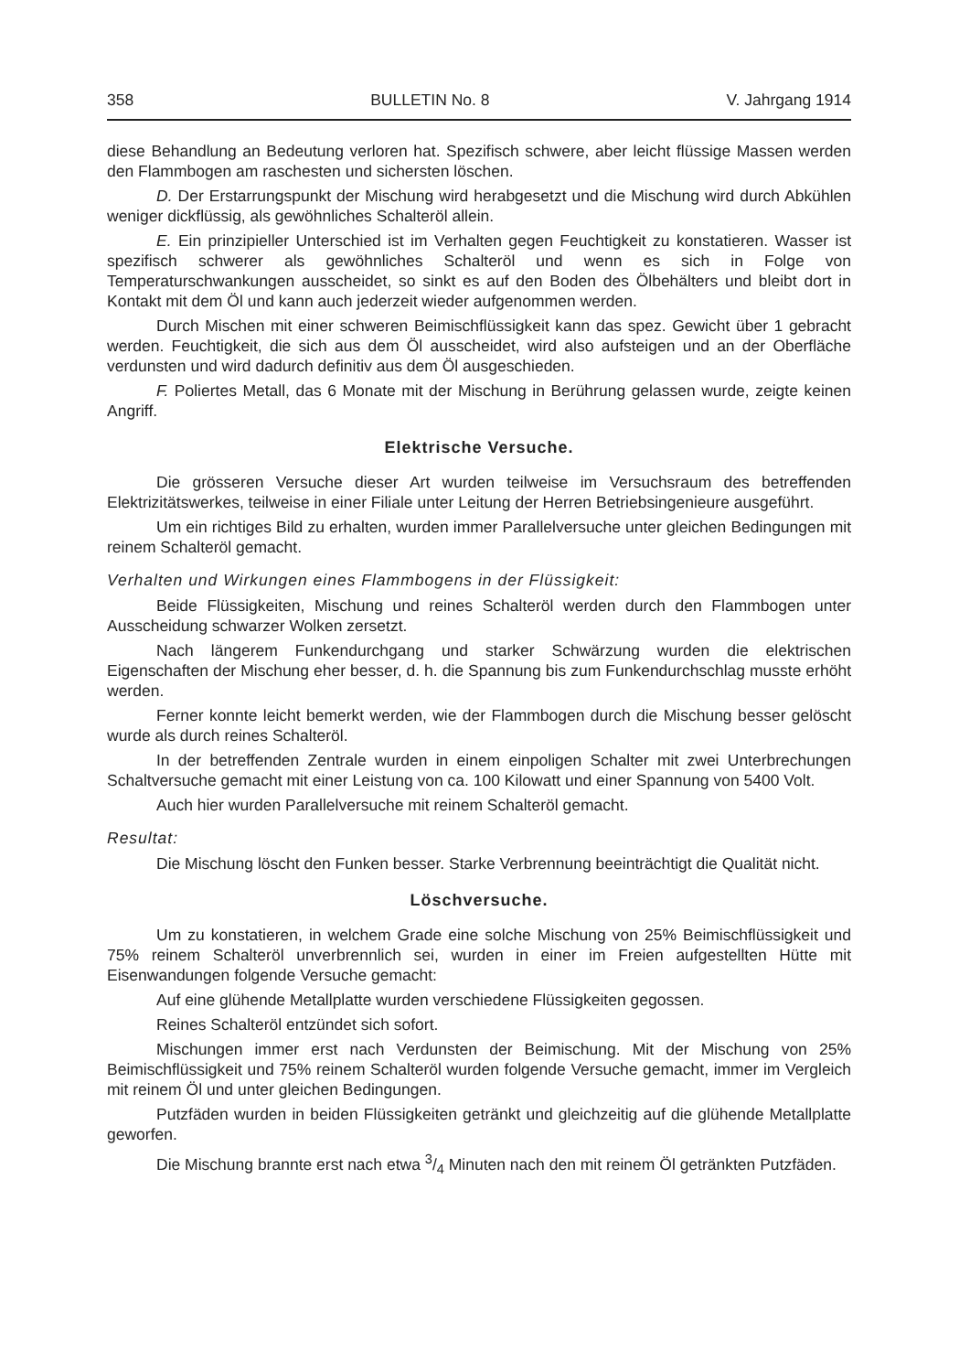358 BULLETIN No. 8 V. Jahrgang 1914
diese Behandlung an Bedeutung verloren hat. Spezifisch schwere, aber leicht flüssige Massen werden den Flammbogen am raschesten und sichersten löschen.
D. Der Erstarrungspunkt der Mischung wird herabgesetzt und die Mischung wird durch Abkühlen weniger dickflüssig, als gewöhnliches Schalteröl allein.
E. Ein prinzipieller Unterschied ist im Verhalten gegen Feuchtigkeit zu konstatieren. Wasser ist spezifisch schwerer als gewöhnliches Schalteröl und wenn es sich in Folge von Temperaturschwankungen ausscheidet, so sinkt es auf den Boden des Ölbehälters und bleibt dort in Kontakt mit dem Öl und kann auch jederzeit wieder aufgenommen werden.
Durch Mischen mit einer schweren Beimischflüssigkeit kann das spez. Gewicht über 1 gebracht werden. Feuchtigkeit, die sich aus dem Öl ausscheidet, wird also aufsteigen und an der Oberfläche verdunsten und wird dadurch definitiv aus dem Öl ausgeschieden.
F. Poliertes Metall, das 6 Monate mit der Mischung in Berührung gelassen wurde, zeigte keinen Angriff.
Elektrische Versuche.
Die grösseren Versuche dieser Art wurden teilweise im Versuchsraum des betreffenden Elektrizitätswerkes, teilweise in einer Filiale unter Leitung der Herren Betriebsingenieure ausgeführt.
Um ein richtiges Bild zu erhalten, wurden immer Parallelversuche unter gleichen Bedingungen mit reinem Schalteröl gemacht.
Verhalten und Wirkungen eines Flammbogens in der Flüssigkeit:
Beide Flüssigkeiten, Mischung und reines Schalteröl werden durch den Flammbogen unter Ausscheidung schwarzer Wolken zersetzt.
Nach längerem Funkendurchgang und starker Schwärzung wurden die elektrischen Eigenschaften der Mischung eher besser, d. h. die Spannung bis zum Funkendurchschlag musste erhöht werden.
Ferner konnte leicht bemerkt werden, wie der Flammbogen durch die Mischung besser gelöscht wurde als durch reines Schalteröl.
In der betreffenden Zentrale wurden in einem einpoligen Schalter mit zwei Unterbrechungen Schaltversuche gemacht mit einer Leistung von ca. 100 Kilowatt und einer Spannung von 5400 Volt.
Auch hier wurden Parallelversuche mit reinem Schalteröl gemacht.
Resultat:
Die Mischung löscht den Funken besser. Starke Verbrennung beeinträchtigt die Qualität nicht.
Löschversuche.
Um zu konstatieren, in welchem Grade eine solche Mischung von 25% Beimischflüssigkeit und 75% reinem Schalteröl unverbrennlich sei, wurden in einer im Freien aufgestellten Hütte mit Eisenwandungen folgende Versuche gemacht:
Auf eine glühende Metallplatte wurden verschiedene Flüssigkeiten gegossen.
Reines Schalteröl entzündet sich sofort.
Mischungen immer erst nach Verdunsten der Beimischung. Mit der Mischung von 25% Beimischflüssigkeit und 75% reinem Schalteröl wurden folgende Versuche gemacht, immer im Vergleich mit reinem Öl und unter gleichen Bedingungen.
Putzfäden wurden in beiden Flüssigkeiten getränkt und gleichzeitig auf die glühende Metallplatte geworfen.
Die Mischung brannte erst nach etwa 3/4 Minuten nach den mit reinem Öl getränkten Putzfäden.